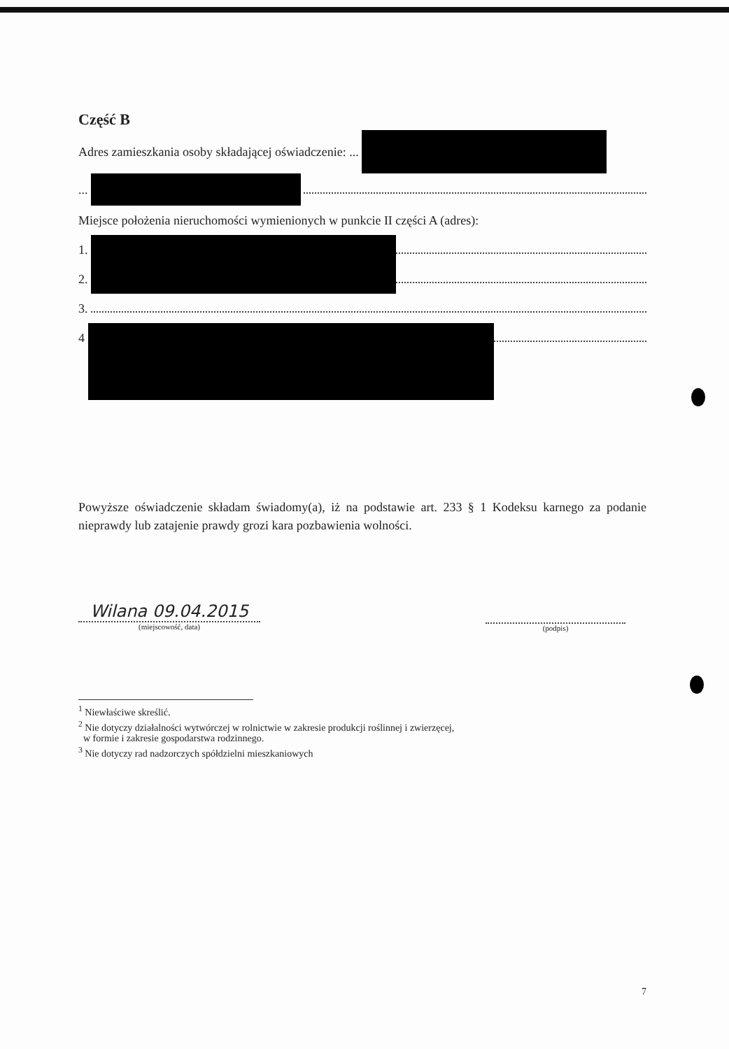Część B
Adres zamieszkania osoby składającej oświadczenie: ...
...
Miejsce położenia nieruchomości wymienionych w punkcie II części A (adres):
1.
2.
3.
4
Powyższe oświadczenie składam świadomy(a), iż na podstawie art. 233 § 1 Kodeksu karnego za podanie nieprawdy lub zatajenie prawdy grozi kara pozbawienia wolności.
Wilana 09.04.2015
(miejscowość, data)
(podpis)
<sup>1</sup> Niewłaściwe skreślić.
<sup>2</sup> Nie dotyczy działalności wytwórczej w rolnictwie w zakresie produkcji roślinnej i zwierzęcej,
w formie i zakresie gospodarstwa rodzinnego.
<sup>3</sup> Nie dotyczy rad nadzorczych spółdzielni mieszkaniowych
7